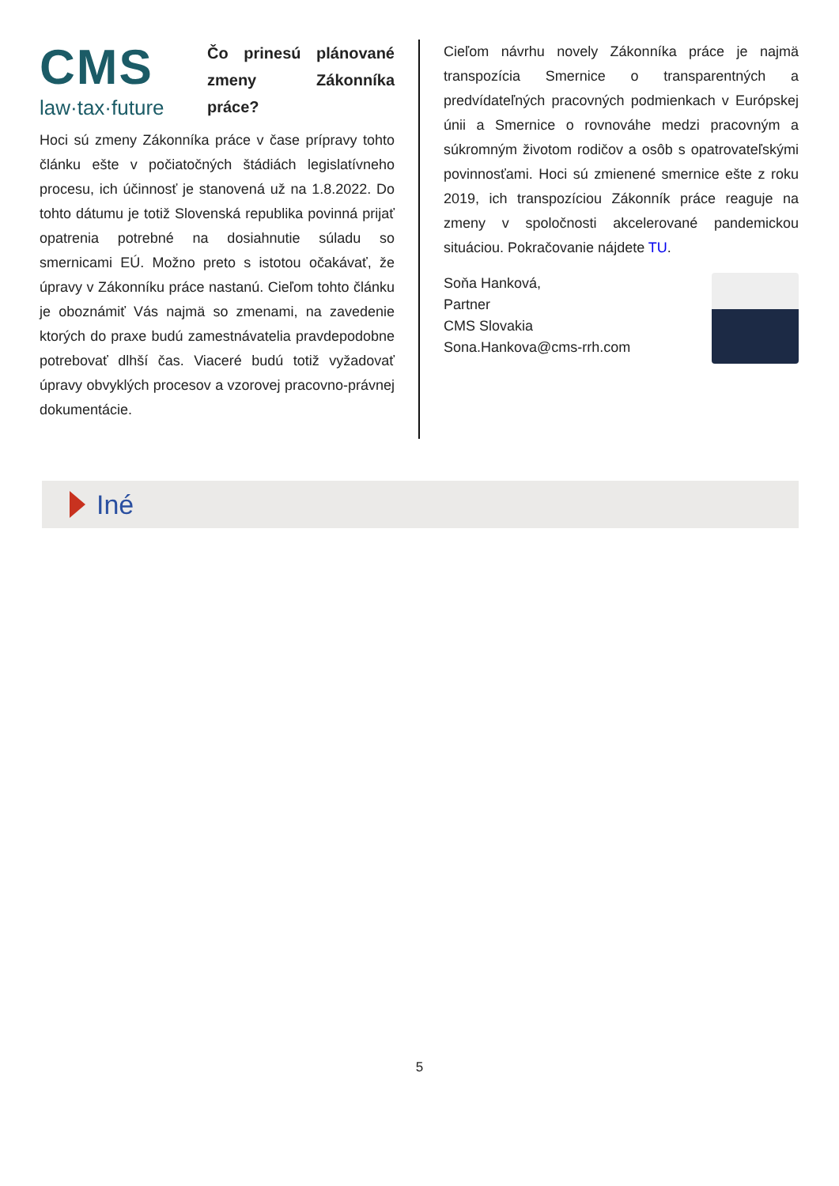CMS
law·tax·future
Čo prinesú plánované zmeny Zákonníka práce?
Hoci sú zmeny Zákonníka práce v čase prípravy tohto článku ešte v počiatočných štádiách legislatívneho procesu, ich účinnosť je stanovená už na 1.8.2022. Do tohto dátumu je totiž Slovenská republika povinná prijať opatrenia potrebné na dosiahnutie súladu so smernicami EÚ. Možno preto s istotou očakávať, že úpravy v Zákonníku práce nastanú. Cieľom tohto článku je oboznámiť Vás najmä so zmenami, na zavedenie ktorých do praxe budú zamestnávatelia pravdepodobne potrebovať dlhší čas. Viaceré budú totiž vyžadovať úpravy obvyklých procesov a vzorovej pracovno-právnej dokumentácie.
Cieľom návrhu novely Zákonníka práce je najmä transpozícia Smernice o transparentných a predvídateľných pracovných podmienkach v Európskej únii a Smernice o rovnováhe medzi pracovným a súkromným životom rodičov a osôb s opatrovateľskými povinnosťami. Hoci sú zmienené smernice ešte z roku 2019, ich transpozíciou Zákonník práce reaguje na zmeny v spoločnosti akcelerované pandemickou situáciou. Pokračovanie nájdete TU.
Soňa Hanková,
Partner
CMS Slovakia
Sona.Hankova@cms-rrh.com
Iné
5